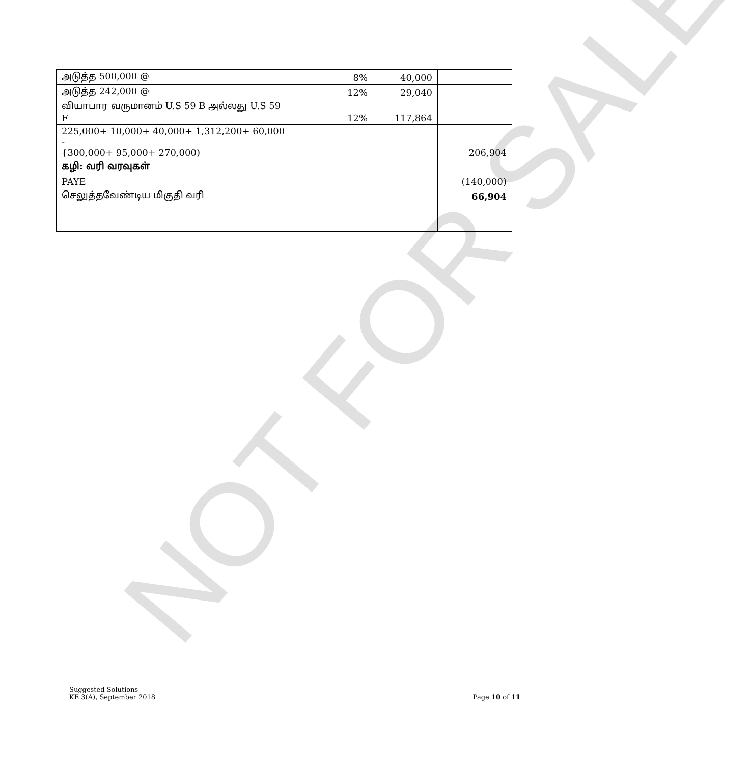NOT FOR SALE
| அடுத்த 500,000 @ | 8% | 40,000 | |
| அடுத்த 242,000 @ | 12% | 29,040 | |
| வியாபார வருமானம் U.S 59 B அல்லது U.S 59 F | 12% | 117,864 | |
| 225,000+ 10,000+ 40,000+ 1,312,200+ 60,000 - {300,000+ 95,000+ 270,000) | | | 206,904 |
| கழி: வரி வரவுகள் | | | |
| PAYE | | | (140,000) |
| செலுத்தவேண்டிய மிகுதி வரி | | | 66,904 |
Suggested Solutions
KE 3(A), September 2018
Page 10 of 11